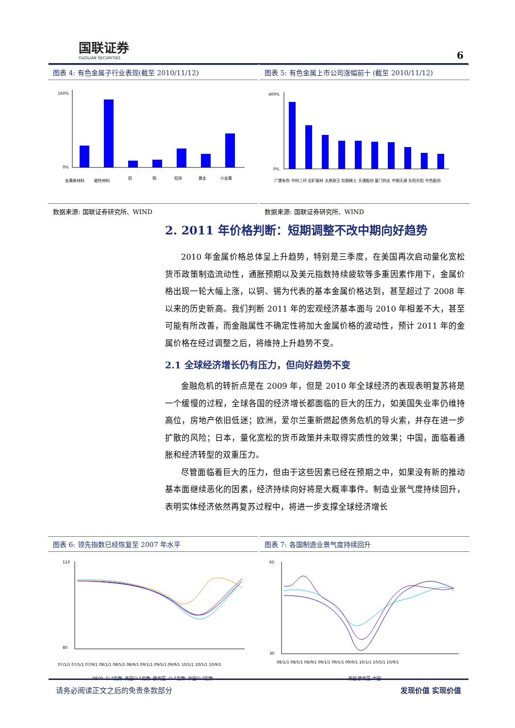国联证券
GUOLIAN SECURITIES
6
图表 4: 有色金属子行业表现(截至 2010/11/12)
160%
0%
金属新材料
磁性材料
铝
铜
铅锌
黄金
小金属
数据来源: 国联证券研究所、WIND
图表 5: 有色金属上市公司涨幅前十 (截至 2010/11/12)
400%
0%
广晟有色 中科三环 北矿磁材 太原刚玉 包钢稀土 天通股份 厦门钨业 中钢天源 东阳光铝 中色股份
数据来源: 国联证券研究所、WIND
2. 2011 年价格判断：短期调整不改中期向好趋势
2010 年金属价格总体呈上升趋势，特别是三季度，在美国再次启动量化宽松货币政策制造流动性，通胀预期以及美元指数持续疲软等多重因素作用下，金属价格出现一轮大幅上涨，以铜、锡为代表的基本金属价格达到，甚至超过了 2008 年以来的历史新高。我们判断 2011 年的宏观经济基本面与 2010 年相差不大，甚至可能有所改善，而金融属性不确定性将加大金属价格的波动性，预计 2011 年的金属价格在经过调整之后，将维持上升趋势不变。
2.1 全球经济增长仍有压力，但向好趋势不变
金融危机的转折点是在 2009 年，但是 2010 年全球经济的表现表明复苏将是一个缓慢的过程，全球各国的经济增长都面临的巨大的压力，如美国失业率仍维持高位，房地产依旧低迷；欧洲，爱尔兰重新燃起债务危机的导火索，并存在进一步扩散的风险；日本，量化宽松的货币政策并未取得实质性的效果；中国，面临着通胀和经济转型的双重压力。
尽管面临着巨大的压力，但由于这些因素已经在预期之中，如果没有新的推动基本面继续恶化的因素，经济持续向好将是大概率事件。制造业景气度持续回升，表明实体经济依然再复苏过程中，将进一步支撑全球经济增长
图表 6: 领先指数已经恢复至 2007 年水平
110
80
07/1/1 07/5/1 07/9/1 08/1/1 08/5/1 08/9/1 09/1/1 09/5/1 09/9/1 10/1/1 10/5/1 10/9/1
OECD CLI指数 美国CLI指数 欧元区 CLI指数 中国CLI指数
图表 7: 各国制造业景气度持续回升
65
30
08/1/1 08/5/1 08/9/1 09/1/1 09/5/1 09/9/1 10/1/1 10/5/1 10/9/1
美国 欧元区 中国
请务必阅读正文之后的免责条款部分 发现价值 实现价值